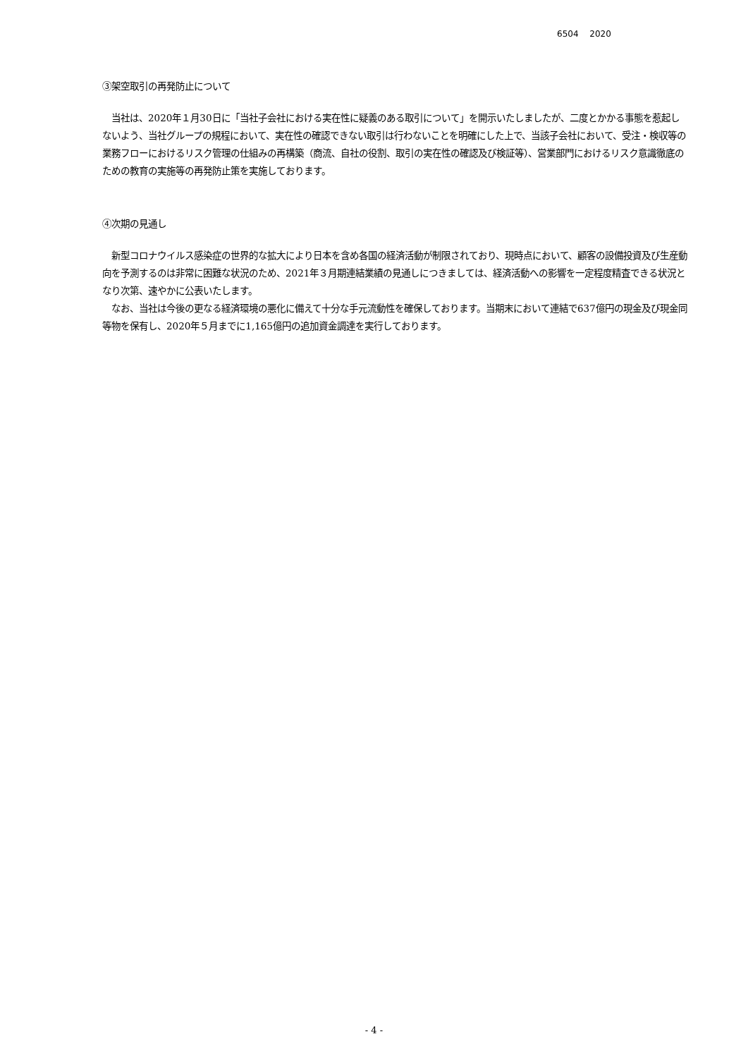6504　 2020
③架空取引の再発防止について
　当社は、2020年１月30日に「当社子会社における実在性に疑義のある取引について」を開示いたしましたが、二度とかかる事態を惹起しないよう、当社グループの規程において、実在性の確認できない取引は行わないことを明確にした上で、当該子会社において、受注・検収等の業務フローにおけるリスク管理の仕組みの再構築（商流、自社の役割、取引の実在性の確認及び検証等）、営業部門におけるリスク意識徹底のための教育の実施等の再発防止策を実施しております。
④次期の見通し
　新型コロナウイルス感染症の世界的な拡大により日本を含め各国の経済活動が制限されており、現時点において、顧客の設備投資及び生産動向を予測するのは非常に困難な状況のため、2021年３月期連結業績の見通しにつきましては、経済活動への影響を一定程度精査できる状況となり次第、速やかに公表いたします。
　なお、当社は今後の更なる経済環境の悪化に備えて十分な手元流動性を確保しております。当期末において連結で637億円の現金及び現金同等物を保有し、2020年５月までに1,165億円の追加資金調達を実行しております。
- 4 -